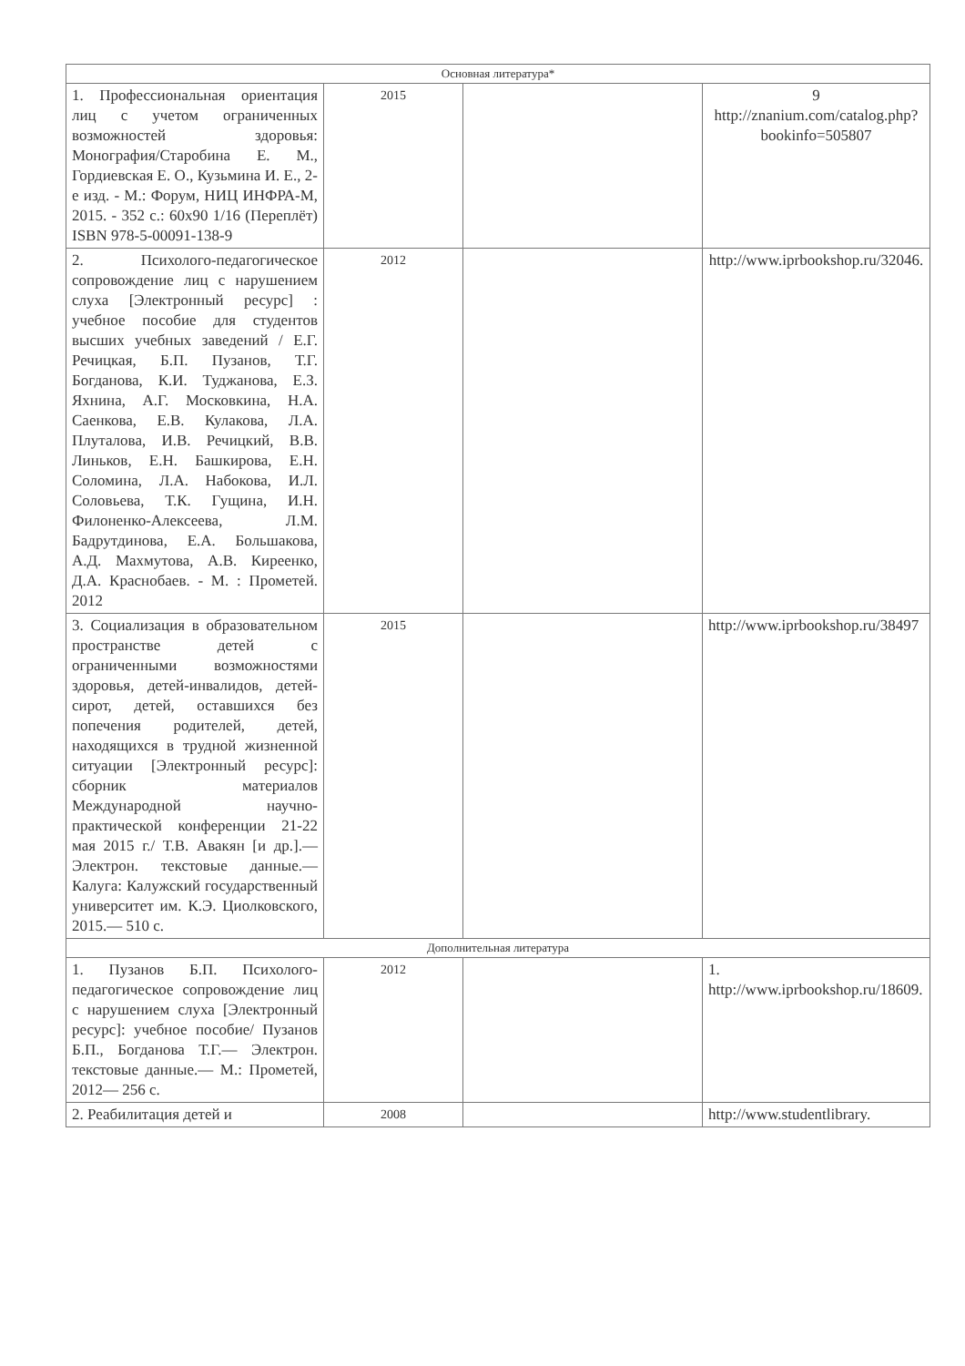| Основная литература* | | | |
| --- | --- | --- | --- |
| 1. Профессиональная ориентация лиц с учетом ограниченных возможностей здоровья: Монография/Старобина Е. М., Гордиевская Е. О., Кузьмина И. Е., 2-е изд. - М.: Форум, НИЦ ИНФРА-М, 2015. - 352 с.: 60x90 1/16 (Переплёт) ISBN 978-5-00091-138-9 | 2015 | | 9 http://znanium.com/catalog.php?bookinfo=505807 |
| 2. Психолого-педагогическое сопровождение лиц с нарушением слуха [Электронный ресурс] : учебное пособие для студентов высших учебных заведений / Е.Г. Речицкая, Б.П. Пузанов, Т.Г. Богданова, К.И. Туджанова, Е.З. Яхнина, А.Г. Московкина, Н.А. Саенкова, Е.В. Кулакова, Л.А. Плуталова, И.В. Речицкий, В.В. Линьков, Е.Н. Башкирова, Е.Н. Соломина, Л.А. Набокова, И.Л. Соловьева, Т.К. Гущина, И.Н. Филоненко-Алексеева, Л.М. Бадрутдинова, Е.А. Большакова, А.Д. Махмутова, А.В. Киреенко, Д.А. Краснобаев. - М. : Прометей. 2012 | 2012 | | http://www.iprbookshop.ru/32046. |
| 3. Социализация в образовательном пространстве детей с ограниченными возможностями здоровья, детей-инвалидов, детей-сирот, детей, оставшихся без попечения родителей, детей, находящихся в трудной жизненной ситуации [Электронный ресурс]: сборник материалов Международной научно-практической конференции 21-22 мая 2015 г./ Т.В. Авакян [и др.].— Электрон. текстовые данные.— Калуга: Калужский государственный университет им. К.Э. Циолковского, 2015.— 510 с. | 2015 | | http://www.iprbookshop.ru/38497 |
| Дополнительная литература | | | |
| 1. Пузанов Б.П. Психолого-педагогическое сопровождение лиц с нарушением слуха [Электронный ресурс]: учебное пособие/ Пузанов Б.П., Богданова Т.Г.— Электрон. текстовые данные.— М.: Прометей, 2012— 256 с. | 2012 | | 1. http://www.iprbookshop.ru/18609 . |
| 2. Реабилитация детей и | 2008 | | http://www.studentlibrary. |